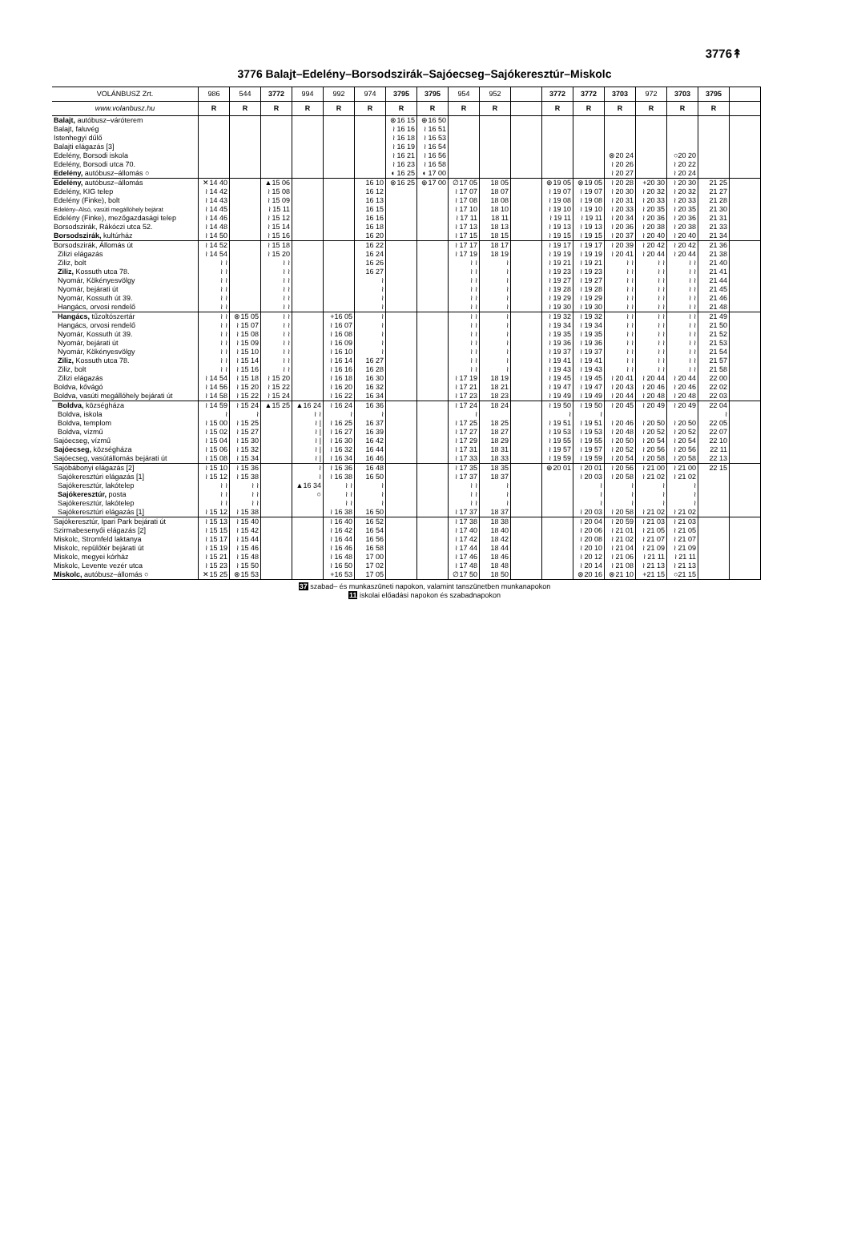3776↟
3776 Balajt–Edelény–Borsodszirák–Sajóecseg–Sajókeresztúr–Miskolc
| VOLÁNBUSZ Zrt. | 986 | 544 | 3772 | 994 | 992 | 974 | 3795 | 3795 | 954 | 952 | | 3772 | 3772 | 3703 | 972 | 3703 | 3795 | |
| --- | --- | --- | --- | --- | --- | --- | --- | --- | --- | --- | --- | --- | --- | --- | --- | --- | --- | --- |
| www.volanbusz.hu | R | R | R | R | R | R | R | R | R | R | | R | R | R | R | R | R | |
| Balajt, autóbusz–váróterem | | | | | | | ⊗16 15 | ⊕16 50 | | | | | | | | | | |
| Balajt, faluvég | | | | | | | ≀ 16 16 | ≀ 16 51 | | | | | | | | | | |
| Istenhegyi dűlő | | | | | | | ≀ 16 18 | ≀ 16 53 | | | | | | | | | | |
| Balajti elágazás [3] | | | | | | | ≀ 16 19 | ≀ 16 54 | | | | | | | | | | |
| Edelény, Borsodi iskola | | | | | | | ≀ 16 21 | ≀ 16 56 | | | | | | ⊗20 24 | | ○20 20 | | |
| Edelény, Borsodi utca 70. | | | | | | | ≀ 16 23 | ≀ 16 58 | | | | | | ≀ 20 26 | | ≀ 20 22 | | |
| Edelény, autóbusz–állomás ○ | | | | | | | ◖ 16 25 | ◖ 17 00 | | | | | | ≀ 20 27 | | ≀ 20 24 | | |
| Edelény, autóbusz–állomás | ✕14 40 | | ▲15 06 | | | 16 10 | ⊗16 25 | ⊕17 00 | ∅17 05 | 18 05 | | ⊕19 05 | ⊗19 05 | ≀ 20 28 | +20 30 | ≀ 20 30 | 21 25 | |
| Edelény, KIG telep | ≀ 14 42 | | ≀ 15 08 | | | 16 12 | | | ≀ 17 07 | 18 07 | | ≀ 19 07 | ≀ 19 07 | ≀ 20 30 | ≀ 20 32 | ≀ 20 32 | 21 27 | |
| Edelény (Finke), bolt | ≀ 14 43 | | ≀ 15 09 | | | 16 13 | | | ≀ 17 08 | 18 08 | | ≀ 19 08 | ≀ 19 08 | ≀ 20 31 | ≀ 20 33 | ≀ 20 33 | 21 28 | |
| Edelény–Alsó, vasúti megállóhely bejárat | ≀ 14 45 | | ≀ 15 11 | | | 16 15 | | | ≀ 17 10 | 18 10 | | ≀ 19 10 | ≀ 19 10 | ≀ 20 33 | ≀ 20 35 | ≀ 20 35 | 21 30 | |
| Edelény (Finke), mezőgazdasági telep | ≀ 14 46 | | ≀ 15 12 | | | 16 16 | | | ≀ 17 11 | 18 11 | | ≀ 19 11 | ≀ 19 11 | ≀ 20 34 | ≀ 20 36 | ≀ 20 36 | 21 31 | |
| Borsodszirák, Rákóczi utca 52. | ≀ 14 48 | | ≀ 15 14 | | | 16 18 | | | ≀ 17 13 | 18 13 | | ≀ 19 13 | ≀ 19 13 | ≀ 20 36 | ≀ 20 38 | ≀ 20 38 | 21 33 | |
| Borsodszirák, kultúrház | ≀ 14 50 | | ≀ 15 16 | | | 16 20 | | | ≀ 17 15 | 18 15 | | ≀ 19 15 | ≀ 19 15 | ≀ 20 37 | ≀ 20 40 | ≀ 20 40 | 21 34 | |
| Borsodszirák, Állomás út | ≀ 14 52 | | ≀ 15 18 | | | 16 22 | | | ≀ 17 17 | 18 17 | | ≀ 19 17 | ≀ 19 17 | ≀ 20 39 | ≀ 20 42 | ≀ 20 42 | 21 36 | |
| Zilizi elágazás | ≀ 14 54 | | ≀ 15 20 | | | 16 24 | | | ≀ 17 19 | 18 19 | | ≀ 19 19 | ≀ 19 19 | ≀ 20 41 | ≀ 20 44 | ≀ 20 44 | 21 38 | |
| Ziliz, bolt | ≀ ≀ | | ≀ ≀ | | | 16 26 | | | ≀ ≀ | ≀ | | ≀ 19 21 | ≀ 19 21 | ≀ ≀ | ≀ ≀ | ≀ ≀ | 21 40 | |
| Ziliz, Kossuth utca 78. | ≀ ≀ | | ≀ ≀ | | | 16 27 | | | ≀ ≀ | ≀ | | ≀ 19 23 | ≀ 19 23 | ≀ ≀ | ≀ ≀ | ≀ ≀ | 21 41 | |
| Nyomár, Kökényesvölgy | ≀ ≀ | | ≀ ≀ | | | ≀ | | | ≀ ≀ | ≀ | | ≀ 19 27 | ≀ 19 27 | ≀ ≀ | ≀ ≀ | ≀ ≀ | 21 44 | |
| Nyomár, bejárati út | ≀ ≀ | | ≀ ≀ | | | ≀ | | | ≀ ≀ | ≀ | | ≀ 19 28 | ≀ 19 28 | ≀ ≀ | ≀ ≀ | ≀ ≀ | 21 45 | |
| Nyomár, Kossuth út 39. | ≀ ≀ | | ≀ ≀ | | | ≀ | | | ≀ ≀ | ≀ | | ≀ 19 29 | ≀ 19 29 | ≀ ≀ | ≀ ≀ | ≀ ≀ | 21 46 | |
| Hangács, orvosi rendelő | ≀ ≀ | | ≀ ≀ | | | ≀ | | | ≀ ≀ | ≀ | | ≀ 19 30 | ≀ 19 30 | ≀ ≀ | ≀ ≀ | ≀ ≀ | 21 48 | |
| Hangács, tűzoltószertár | ≀ ≀ | ⊗15 05 | ≀ ≀ | | +16 05 | ≀ | | | ≀ ≀ | ≀ | | ≀ 19 32 | ≀ 19 32 | ≀ ≀ | ≀ ≀ | ≀ ≀ | 21 49 | |
| Hangács, orvosi rendelő | ≀ ≀ | ≀ 15 07 | ≀ ≀ | | ≀ 16 07 | ≀ | | | ≀ ≀ | ≀ | | ≀ 19 34 | ≀ 19 34 | ≀ ≀ | ≀ ≀ | ≀ ≀ | 21 50 | |
| Nyomár, Kossuth út 39. | ≀ ≀ | ≀ 15 08 | ≀ ≀ | | ≀ 16 08 | ≀ | | | ≀ ≀ | ≀ | | ≀ 19 35 | ≀ 19 35 | ≀ ≀ | ≀ ≀ | ≀ ≀ | 21 52 | |
| Nyomár, bejárati út | ≀ ≀ | ≀ 15 09 | ≀ ≀ | | ≀ 16 09 | ≀ | | | ≀ ≀ | ≀ | | ≀ 19 36 | ≀ 19 36 | ≀ ≀ | ≀ ≀ | ≀ ≀ | 21 53 | |
| Nyomár, Kökényesvölgy | ≀ ≀ | ≀ 15 10 | ≀ ≀ | | ≀ 16 10 | ≀ | | | ≀ ≀ | ≀ | | ≀ 19 37 | ≀ 19 37 | ≀ ≀ | ≀ ≀ | ≀ ≀ | 21 54 | |
| Ziliz, Kossuth utca 78. | ≀ ≀ | ≀ 15 14 | ≀ ≀ | | ≀ 16 14 | 16 27 | | | ≀ ≀ | ≀ | | ≀ 19 41 | ≀ 19 41 | ≀ ≀ | ≀ ≀ | ≀ ≀ | 21 57 | |
| Ziliz, bolt | ≀ ≀ | ≀ 15 16 | ≀ ≀ | | ≀ 16 16 | 16 28 | | | ≀ ≀ | ≀ | | ≀ 19 43 | ≀ 19 43 | ≀ ≀ | ≀ ≀ | ≀ ≀ | 21 58 | |
| Zilizi elágazás | ≀ 14 54 | ≀ 15 18 | ≀ 15 20 | | ≀ 16 18 | 16 30 | | | ≀ 17 19 | 18 19 | | ≀ 19 45 | ≀ 19 45 | ≀ 20 41 | ≀ 20 44 | ≀ 20 44 | 22 00 | |
| Boldva, kővágó | ≀ 14 56 | ≀ 15 20 | ≀ 15 22 | | ≀ 16 20 | 16 32 | | | ≀ 17 21 | 18 21 | | ≀ 19 47 | ≀ 19 47 | ≀ 20 43 | ≀ 20 46 | ≀ 20 46 | 22 02 | |
| Boldva, vasúti megállóhely bejárati út | ≀ 14 58 | ≀ 15 22 | ≀ 15 24 | | ≀ 16 22 | 16 34 | | | ≀ 17 23 | 18 23 | | ≀ 19 49 | ≀ 19 49 | ≀ 20 44 | ≀ 20 48 | ≀ 20 48 | 22 03 | |
| Boldva, községháza | ≀ 14 59 | ≀ 15 24 | ▲15 25 | ▲16 24 | ≀ 16 24 | 16 36 | | | ≀ 17 24 | 18 24 | | ≀ 19 50 | ≀ 19 50 | ≀ 20 45 | ≀ 20 49 | ≀ 20 49 | 22 04 | |
| Boldva, iskola | ≀ | ≀ | | ≀ ≀ | ≀ | ≀ | | | ≀ | | | ≀ | ≀ | | | | ≀ | |
| Boldva, templom | ≀ 15 00 | ≀ 15 25 | | ≀ / | ≀ 16 25 | 16 37 | | | ≀ 17 25 | 18 25 | | ≀ 19 51 | ≀ 19 51 | ≀ 20 46 | ≀ 20 50 | ≀ 20 50 | 22 05 | |
| Boldva, vízmű | ≀ 15 02 | ≀ 15 27 | | ≀ / | ≀ 16 27 | 16 39 | | | ≀ 17 27 | 18 27 | | ≀ 19 53 | ≀ 19 53 | ≀ 20 48 | ≀ 20 52 | ≀ 20 52 | 22 07 | |
| Sajóecseg, vízmű | ≀ 15 04 | ≀ 15 30 | | ≀ / | ≀ 16 30 | 16 42 | | | ≀ 17 29 | 18 29 | | ≀ 19 55 | ≀ 19 55 | ≀ 20 50 | ≀ 20 54 | ≀ 20 54 | 22 10 | |
| Sajóecseg, községháza | ≀ 15 06 | ≀ 15 32 | | ≀ / | ≀ 16 32 | 16 44 | | | ≀ 17 31 | 18 31 | | ≀ 19 57 | ≀ 19 57 | ≀ 20 52 | ≀ 20 56 | ≀ 20 56 | 22 11 | |
| Sajóecseg, vasútállomás bejárati út | ≀ 15 08 | ≀ 15 34 | | ≀ / | ≀ 16 34 | 16 46 | | | ≀ 17 33 | 18 33 | | ≀ 19 59 | ≀ 19 59 | ≀ 20 54 | ≀ 20 58 | ≀ 20 58 | 22 13 | |
| Sajóbábonyi elágazás [2] | ≀ 15 10 | ≀ 15 36 | | ≀ | ≀ 16 36 | 16 48 | | | ≀ 17 35 | 18 35 | | ⊕20 01 | ≀ 20 01 | ≀ 20 56 | ≀ 21 00 | ≀ 21 00 | 22 15 | |
| Sajókeresztúri elágazás [1] | ≀ 15 12 | ≀ 15 38 | | ≀ | ≀ 16 38 | 16 50 | | | ≀ 17 37 | 18 37 | | | ≀ 20 03 | ≀ 20 58 | ≀ 21 02 | ≀ 21 02 | | |
| Sajókeresztúr, lakótelep | ≀ ≀ | ≀ ≀ | | ▲16 34 | ≀ ≀ | ≀ | | | ≀ ≀ | ≀ | | | ≀ | ≀ | ≀ | ≀ | | |
| Sajókeresztúr, posta | ≀ ≀ | ≀ ≀ | | ○ | ≀ ≀ | ≀ | | | ≀ ≀ | ≀ | | | ≀ | ≀ | ≀ | ≀ | | |
| Sajókeresztúr, lakótelep | ≀ ≀ | ≀ ≀ | | | ≀ ≀ | ≀ | | | ≀ ≀ | ≀ | | | ≀ | ≀ | ≀ | ≀ | | |
| Sajókeresztúri elágazás [1] | ≀ 15 12 | ≀ 15 38 | | | ≀ 16 38 | 16 50 | | | ≀ 17 37 | 18 37 | | | ≀ 20 03 | ≀ 20 58 | ≀ 21 02 | ≀ 21 02 | | |
| Sajókeresztúr, Ipari Park bejárati út | ≀ 15 13 | ≀ 15 40 | | | ≀ 16 40 | 16 52 | | | ≀ 17 38 | 18 38 | | | ≀ 20 04 | ≀ 20 59 | ≀ 21 03 | ≀ 21 03 | | |
| Szirmabesenyői elágazás [2] | ≀ 15 15 | ≀ 15 42 | | | ≀ 16 42 | 16 54 | | | ≀ 17 40 | 18 40 | | | ≀ 20 06 | ≀ 21 01 | ≀ 21 05 | ≀ 21 05 | | |
| Miskolc, Stromfeld laktanya | ≀ 15 17 | ≀ 15 44 | | | ≀ 16 44 | 16 56 | | | ≀ 17 42 | 18 42 | | | ≀ 20 08 | ≀ 21 02 | ≀ 21 07 | ≀ 21 07 | | |
| Miskolc, repülőtér bejárati út | ≀ 15 19 | ≀ 15 46 | | | ≀ 16 46 | 16 58 | | | ≀ 17 44 | 18 44 | | | ≀ 20 10 | ≀ 21 04 | ≀ 21 09 | ≀ 21 09 | | |
| Miskolc, megyei kórház | ≀ 15 21 | ≀ 15 48 | | | ≀ 16 48 | 17 00 | | | ≀ 17 46 | 18 46 | | | ≀ 20 12 | ≀ 21 06 | ≀ 21 11 | ≀ 21 11 | | |
| Miskolc, Levente vezér utca | ≀ 15 23 | ≀ 15 50 | | | ≀ 16 50 | 17 02 | | | ≀ 17 48 | 18 48 | | | ≀ 20 14 | ≀ 21 08 | ≀ 21 13 | ≀ 21 13 | | |
| Miskolc, autóbusz–állomás ○ | ✕15 25 | ⊗15 53 | | | +16 53 | 17 05 | | | ∅17 50 | 18 50 | | | ⊗20 16 | ⊗21 10 | +21 15 | ○21 15 | | |
37 szabad– és munkaszüneti napokon, valamint tanszünetben munkanapokon
11 iskolai előadási napokon és szabadnapokon